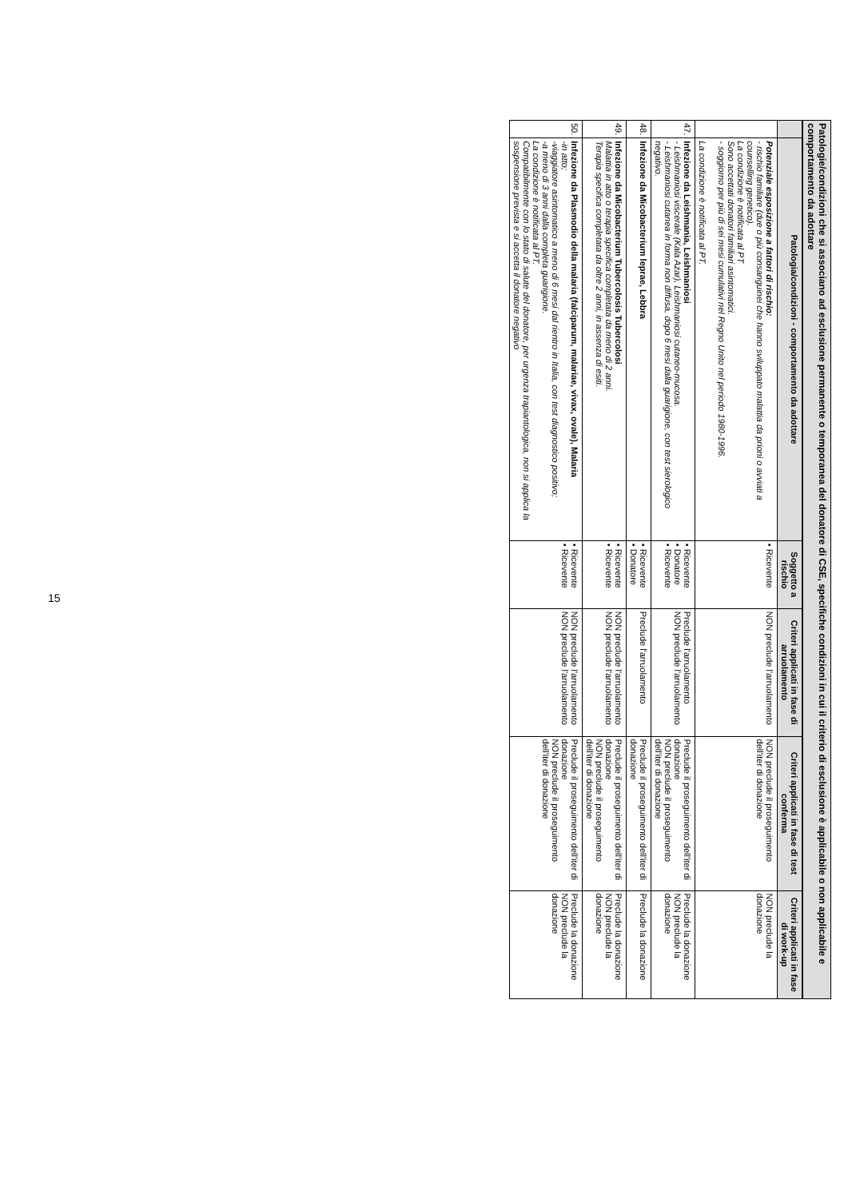Patologie/condizioni che si associano ad esclusione permanente o temporanea del donatore di CSE, specifiche condizioni in cui il criterio di esclusione è applicabile o non applicabile e comportamento da adottare
| | Patologia/condizioni - comportamento da adottare | Soggetto a rischio | Criteri applicati in fase di arruolamento | Criteri applicati in fase di test conferma | Criteri applicati in fase di work-up |
| --- | --- | --- | --- | --- | --- |
| | Potenziale esposizione a fattori di rischio: - rischio familiare (due o più consanguinei che hanno sviluppato malattia da prioni o avviati a counselling genetico). La condizione è notificata al PT Sono accettati donatori familiari asintomatici. - soggiorno per più di sei mesi cumulativi nel Regno Unito nel periodo 1980-1996. La condizione è notificata al PT. | • Ricevente | NON preclude l'arruolamento | NON preclude il proseguimento dell'iter di donazione | NON preclude la donazione |
| 47. | Infezione da Leishmania, Leishmaniosi - Leishmaniosi viscerale (Kala Azar), Leishmaniosi cutaneo-mucosa. - Leishmaniosi cutanea in forma non diffusa, dopo 6 mesi dalla guarigione, con test sierologico negativo. | • Ricevente • Donatore • Ricevente | Preclude l'arruolamento NON preclude l'arruolamento | Preclude il proseguimento dell'iter di donazione NON preclude il proseguimento dell'iter di donazione | Preclude la donazione NON preclude la donazione |
| 48. | Infezione da Micobacterium leprae, Lebbra | • Ricevente • Donatore | Preclude l'arruolamento | Preclude il proseguimento dell'iter di donazione | Preclude la donazione |
| 49. | Infezione da Micobacterium Tubercolosis Tubercolosi Malattia in atto o terapia specifica completata da meno di 2 anni. Terapia specifica completata da oltre 2 anni, in assenza di esiti. | • Ricevente • Ricevente | NON preclude l'arruolamento NON preclude l'arruolamento | Preclude il proseguimento dell'iter di donazione NON preclude il proseguimento dell'iter di donazione | Preclude la donazione NON preclude la donazione |
| 50. | Infezione da Plasmodio della malaria (falciparum, malariae, vivax, ovale), Malaria -in atto; -viaggiatore asintomatico a meno di 6 mesi dal rientro in Italia, con test diagnostico positivo; -a meno di 3 anni dalla completa guarigione. La condizione è notificata al PT. Compatibilmente con lo stato di salute del donatore, per urgenza trapiantologica, non si applica la sospensione prevista e si accetta il donatore negativo | • Ricevente • Ricevente | NON preclude l'arruolamento NON preclude l'arruolamento | Preclude il proseguimento dell'iter di donazione NON preclude il proseguimento dell'iter di donazione | Preclude la donazione NON preclude la donazione |
15